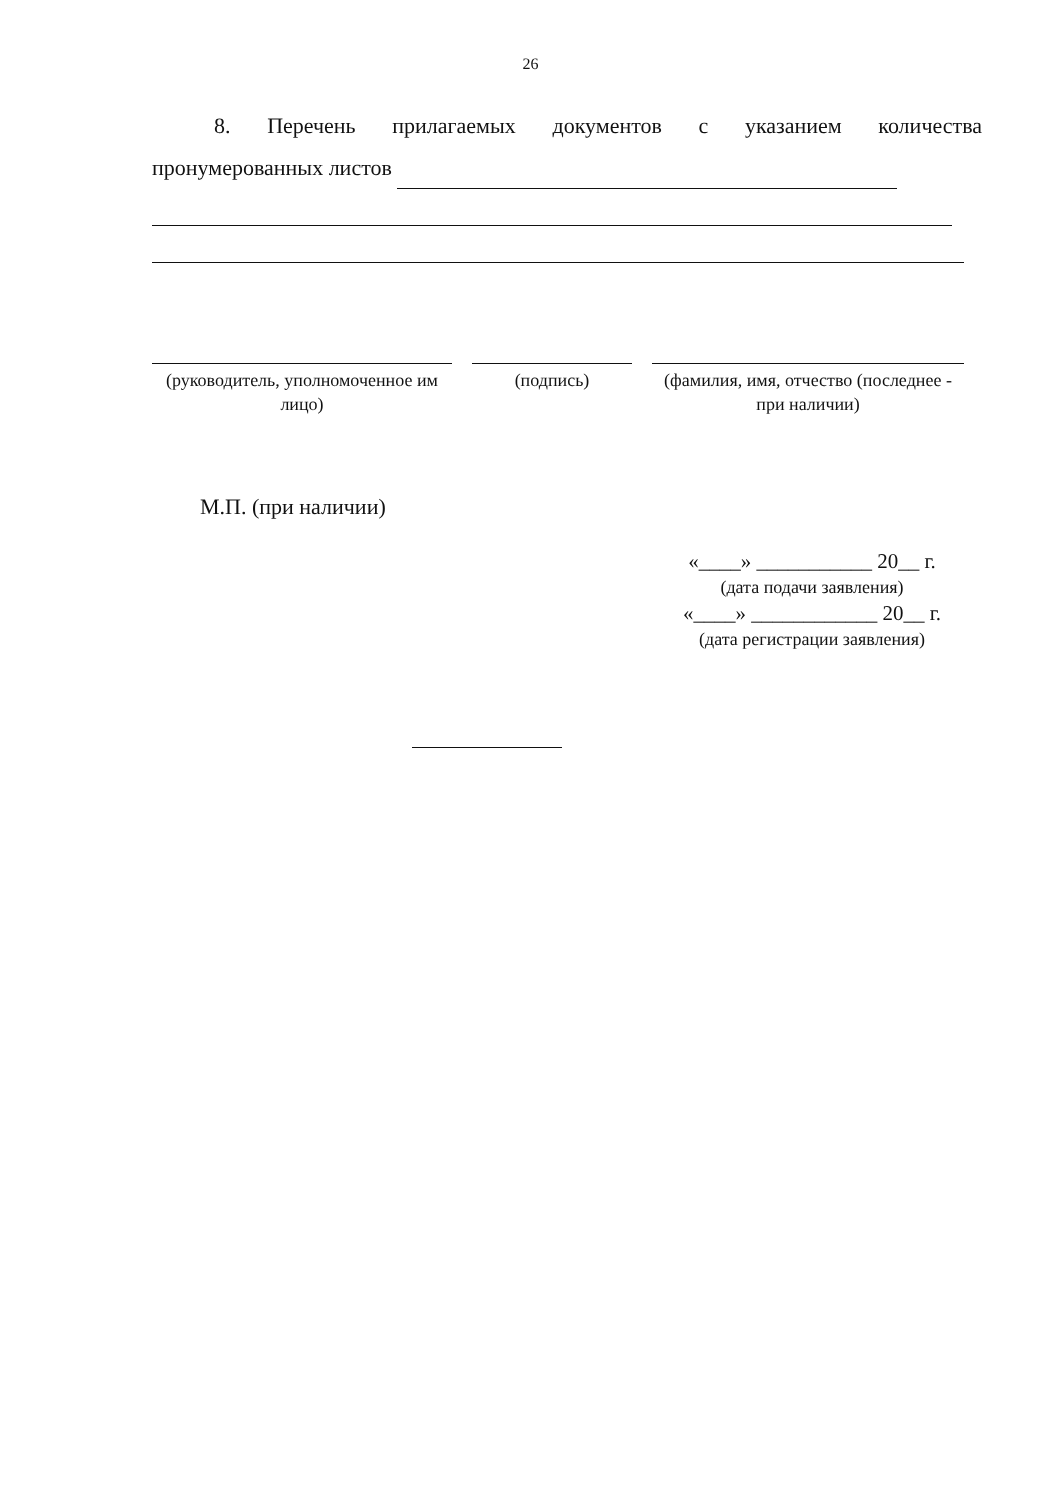26
8. Перечень прилагаемых документов с указанием количества
пронумерованных листов
(руководитель, уполномоченное им лицо)
(подпись) (фамилия, имя, отчество (последнее - при наличии)
М.П. (при наличии)
«____» ___________ 20__ г.
(дата подачи заявления)
«____» ____________ 20__ г.
(дата регистрации заявления)